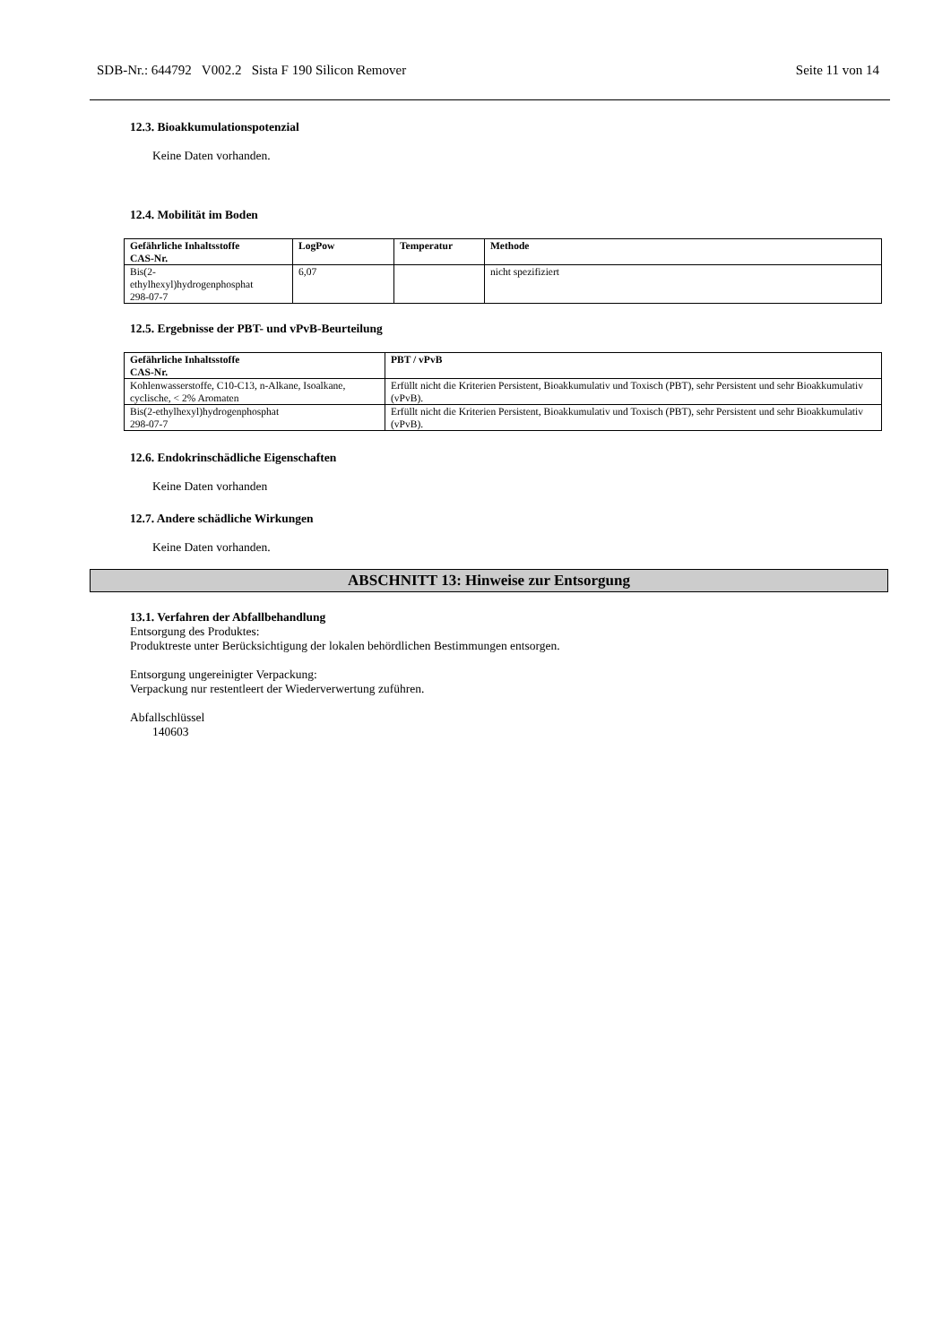SDB-Nr.: 644792 V002.2 Sista F 190 Silicon Remover Seite 11 von 14
12.3. Bioakkumulationspotenzial
Keine Daten vorhanden.
12.4. Mobilität im Boden
| Gefährliche Inhaltsstoffe CAS-Nr. | LogPow | Temperatur | Methode |
| --- | --- | --- | --- |
| Bis(2- ethylhexyl)hydrogenphosphat 298-07-7 | 6,07 | | nicht spezifiziert |
12.5. Ergebnisse der PBT- und vPvB-Beurteilung
| Gefährliche Inhaltsstoffe CAS-Nr. | PBT / vPvB |
| --- | --- |
| Kohlenwasserstoffe, C10-C13, n-Alkane, Isoalkane, cyclische, < 2% Aromaten | Erfüllt nicht die Kriterien Persistent, Bioakkumulativ und Toxisch (PBT), sehr Persistent und sehr Bioakkumulativ (vPvB). |
| Bis(2-ethylhexyl)hydrogenphosphat 298-07-7 | Erfüllt nicht die Kriterien Persistent, Bioakkumulativ und Toxisch (PBT), sehr Persistent und sehr Bioakkumulativ (vPvB). |
12.6. Endokrinschädliche Eigenschaften
Keine Daten vorhanden
12.7. Andere schädliche Wirkungen
Keine Daten vorhanden.
ABSCHNITT 13: Hinweise zur Entsorgung
13.1. Verfahren der Abfallbehandlung
Entsorgung des Produktes:
Produktreste unter Berücksichtigung der lokalen behördlichen Bestimmungen entsorgen.
Entsorgung ungereinigter Verpackung:
Verpackung nur restentleert der Wiederverwertung zuführen.
Abfallschlüssel
140603